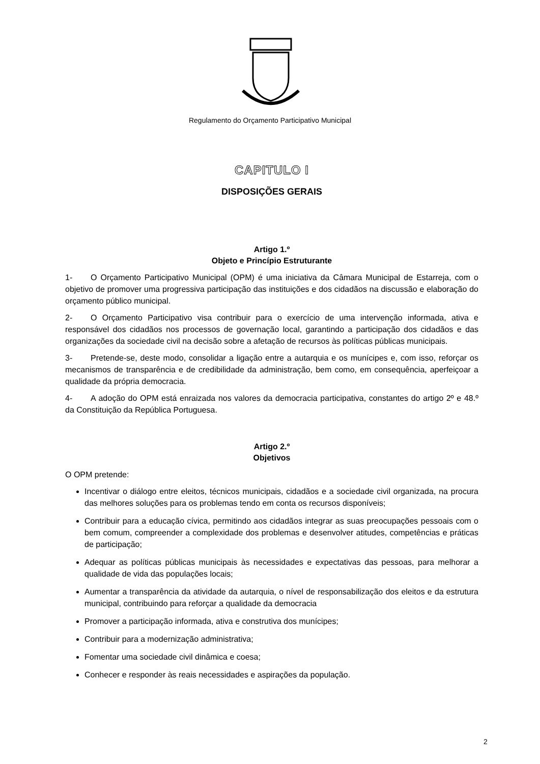Regulamento do Orçamento Participativo Municipal
CAPITULO I
DISPOSIÇÕES GERAIS
Artigo 1.º
Objeto e Princípio Estruturante
1- O Orçamento Participativo Municipal (OPM) é uma iniciativa da Câmara Municipal de Estarreja, com o objetivo de promover uma progressiva participação das instituições e dos cidadãos na discussão e elaboração do orçamento público municipal.
2- O Orçamento Participativo visa contribuir para o exercício de uma intervenção informada, ativa e responsável dos cidadãos nos processos de governação local, garantindo a participação dos cidadãos e das organizações da sociedade civil na decisão sobre a afetação de recursos às políticas públicas municipais.
3- Pretende-se, deste modo, consolidar a ligação entre a autarquia e os munícipes e, com isso, reforçar os mecanismos de transparência e de credibilidade da administração, bem como, em consequência, aperfeiçoar a qualidade da própria democracia.
4- A adoção do OPM está enraizada nos valores da democracia participativa, constantes do artigo 2º e 48.º da Constituição da República Portuguesa.
Artigo 2.º
Objetivos
O OPM pretende:
Incentivar o diálogo entre eleitos, técnicos municipais, cidadãos e a sociedade civil organizada, na procura das melhores soluções para os problemas tendo em conta os recursos disponíveis;
Contribuir para a educação cívica, permitindo aos cidadãos integrar as suas preocupações pessoais com o bem comum, compreender a complexidade dos problemas e desenvolver atitudes, competências e práticas de participação;
Adequar as políticas públicas municipais às necessidades e expectativas das pessoas, para melhorar a qualidade de vida das populações locais;
Aumentar a transparência da atividade da autarquia, o nível de responsabilização dos eleitos e da estrutura municipal, contribuindo para reforçar a qualidade da democracia
Promover a participação informada, ativa e construtiva dos munícipes;
Contribuir para a modernização administrativa;
Fomentar uma sociedade civil dinâmica e coesa;
Conhecer e responder às reais necessidades e aspirações da população.
2